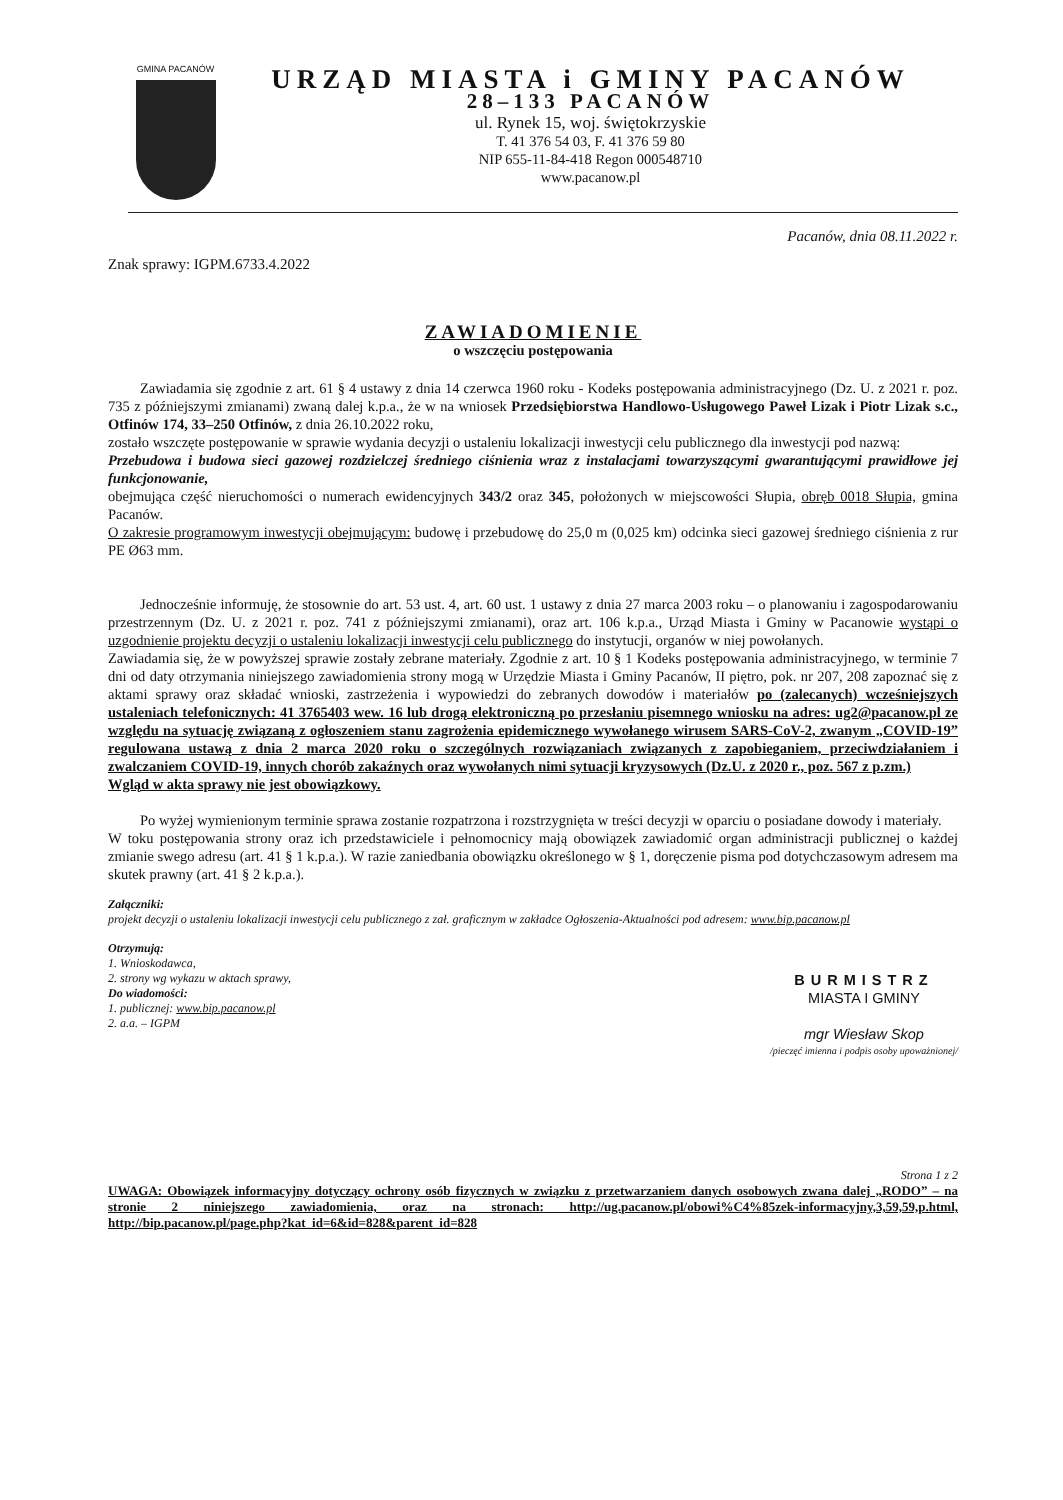GMINA PACANÓW
URZĄD MIASTA i GMINY PACANÓW
28–133 PACANÓW
ul. Rynek 15, woj. świętokrzyskie
T. 41 376 54 03, F. 41 376 59 80
NIP 655-11-84-418 Regon 000548710
www.pacanow.pl
Znak sprawy: IGPM.6733.4.2022
Pacanów, dnia 08.11.2022 r.
ZAWIADOMIENIE
o wszczęciu postępowania
Zawiadamia się zgodnie z art. 61 § 4 ustawy z dnia 14 czerwca 1960 roku - Kodeks postępowania administracyjnego (Dz. U. z 2021 r. poz. 735 z późniejszymi zmianami) zwaną dalej k.p.a., że w na wniosek Przedsiębiorstwa Handlowo-Usługowego Paweł Lizak i Piotr Lizak s.c., Otfinów 174, 33–250 Otfinów, z dnia 26.10.2022 roku,
zostało wszczęte postępowanie w sprawie wydania decyzji o ustaleniu lokalizacji inwestycji celu publicznego dla inwestycji pod nazwą:
Przebudowa i budowa sieci gazowej rozdzielczej średniego ciśnienia wraz z instalacjami towarzyszącymi gwarantującymi prawidłowe jej funkcjonowanie,
obejmująca część nieruchomości o numerach ewidencyjnych 343/2 oraz 345, położonych w miejscowości Słupia, obręb 0018 Słupia, gmina Pacanów.
O zakresie programowym inwestycji obejmującym: budowę i przebudowę do 25,0 m (0,025 km) odcinka sieci gazowej średniego ciśnienia z rur PE Ø63 mm.
Jednocześnie informuję, że stosownie do art. 53 ust. 4, art. 60 ust. 1 ustawy z dnia 27 marca 2003 roku – o planowaniu i zagospodarowaniu przestrzennym (Dz. U. z 2021 r. poz. 741 z późniejszymi zmianami), oraz art. 106 k.p.a., Urząd Miasta i Gminy w Pacanowie wystąpi o uzgodnienie projektu decyzji o ustaleniu lokalizacji inwestycji celu publicznego do instytucji, organów w niej powołanych.
Zawiadamia się, że w powyższej sprawie zostały zebrane materiały. Zgodnie z art. 10 § 1 Kodeks postępowania administracyjnego, w terminie 7 dni od daty otrzymania niniejszego zawiadomienia strony mogą w Urzędzie Miasta i Gminy Pacanów, II piętro, pok. nr 207, 208 zapoznać się z aktami sprawy oraz składać wnioski, zastrzeżenia i wypowiedzi do zebranych dowodów i materiałów po (zalecanych) wcześniejszych ustaleniach telefonicznych: 41 3765403 wew. 16 lub drogą elektroniczną po przesłaniu pisemnego wniosku na adres: ug2@pacanow.pl ze względu na sytuację związaną z ogłoszeniem stanu zagrożenia epidemicznego wywołanego wirusem SARS-CoV-2, zwanym „COVID-19” regulowana ustawą z dnia 2 marca 2020 roku o szczególnych rozwiązaniach związanych z zapobieganiem, przeciwdziałaniem i zwalczaniem COVID-19, innych chorób zakaźnych oraz wywołanych nimi sytuacji kryzysowych (Dz.U. z 2020 r., poz. 567 z p.zm.)
Wgląd w akta sprawy nie jest obowiązkowy.
Po wyżej wymienionym terminie sprawa zostanie rozpatrzona i rozstrzygnięta w treści decyzji w oparciu o posiadane dowody i materiały.
W toku postępowania strony oraz ich przedstawiciele i pełnomocnicy mają obowiązek zawiadomić organ administracji publicznej o każdej zmianie swego adresu (art. 41 § 1 k.p.a.). W razie zaniedbania obowiązku określonego w § 1, doręczenie pisma pod dotychczasowym adresem ma skutek prawny (art. 41 § 2 k.p.a.).
Załączniki:
projekt decyzji o ustaleniu lokalizacji inwestycji celu publicznego z zał. graficznym w zakładce Ogłoszenia-Aktualności pod adresem: www.bip.pacanow.pl
Otrzymują:
1. Wnioskodawca,
2. strony wg wykazu w aktach sprawy,
Do wiadomości:
1. publicznej: www.bip.pacanow.pl
2. a.a. – IGPM
BURMISTRZ
MIASTA I GMINY
mgr Wiesław Skop
/pieczęć imienna i podpis osoby upoważnionej/
Strona 1 z 2
UWAGA: Obowiązek informacyjny dotyczący ochrony osób fizycznych w związku z przetwarzaniem danych osobowych zwana dalej „RODO” – na stronie 2 niniejszego zawiadomienia, oraz na stronach: http://ug.pacanow.pl/obowi%C4%85zek-informacyjny,3,59,59,p.html, http://bip.pacanow.pl/page.php?kat_id=6&id=828&parent_id=828